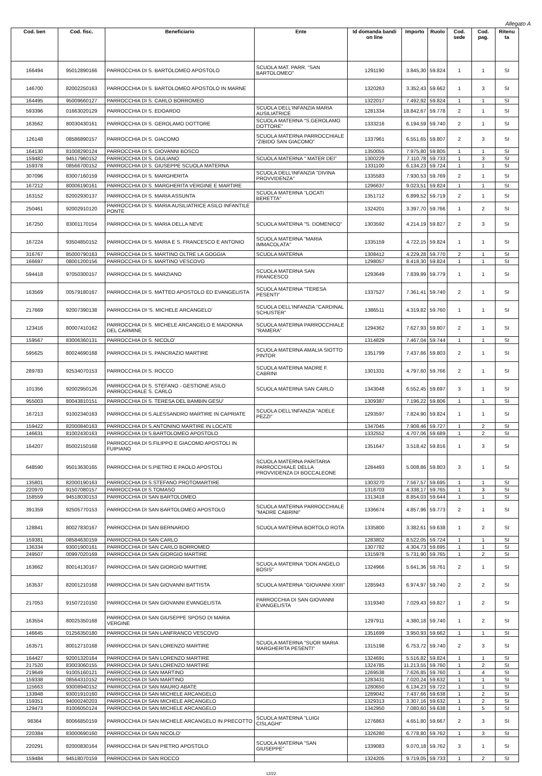Allegato A
| Cod. ben | Cod. fisc. | Beneficiario | Ente | Id domanda bandi on line | Importo | Ruolo | Cod. sede | Cod. pag. | Ritenu ta |
| --- | --- | --- | --- | --- | --- | --- | --- | --- | --- |
| 166494 | 95012890166 | PARROCCHIA DI S. BARTOLOMEO APOSTOLO | SCUOLA MAT. PARR. "SAN BARTOLOMEO" | 1291190 | 3.845,30 | 59.824 | 1 | 1 | SI |
| 146700 | 82002250163 | PARROCCHIA DI S. BARTOLOMEO APOSTOLO IN MARNE | | 1320263 | 3.352,43 | 59.662 | 1 | 3 | SI |
| 164495 | 95009660127 | PARROCCHIA DI S. CARLO BORROMEO | | 1322017 | 7.492,92 | 59.824 | 1 | 1 | SI |
| 593396 | 01663020129 | PARROCCHIA DI S. EDOARDO | SCUOLA DELL'INFANZIA MARIA AUSILIATRICE | 1281334 | 18.842,67 | 59.778 | 2 | 1 | SI |
| 163562 | 80030430161 | PARROCCHIA DI S. GEROLAMO DOTTORE | SCUOLA MATERNA "S.GEROLAMO DOTTORE" | 1333216 | 6.194,59 | 59.740 | 2 | 1 | SI |
| 126148 | 08586890157 | PARROCCHIA DI S. GIACOMO | SCUOLA MATERNA PARROCCHIALE "ZIBIDO SAN GIACOMO" | 1337961 | 6.551,65 | 59.807 | 2 | 3 | SI |
| 164130 | 81008290124 | PARROCCHIA DI S. GIOVANNI BOSCO | | 1350055 | 7.975,80 | 59.805 | 1 | 1 | SI |
| 159482 | 94517960152 | PARROCCHIA DI S. GIULIANO | SCUOLA MATERNA " MATER DEI" | 1300229 | 7.110,78 | 59.733 | 1 | 3 | SI |
| 159378 | 08566700152 | PARROCCHIA DI S. GIUSEPPE SCUOLA MATERNA | | 1331100 | 6.134,23 | 59.724 | 1 | 1 | SI |
| 307096 | 83007160159 | PARROCCHIA DI S. MARGHERITA | SCUOLA DELL'INFANZIA "DIVINA PROVVIDENZA" | 1335583 | 7.930,53 | 59.769 | 2 | 1 | SI |
| 167212 | 80006190161 | PARROCCHIA DI S. MARGHERITA VERGINE E MARTIRE | | 1296637 | 9.023,51 | 59.824 | 1 | 1 | SI |
| 163152 | 82002930137 | PARROCCHIA DI S. MARIA ASSUNTA | SCUOLA MATERNA "LOCATI BERETTA" | 1351712 | 6.899,52 | 59.719 | 2 | 1 | SI |
| 250461 | 92002910120 | PARROCCHIA DI S. MARIA AUSILIATRICE ASILO INFANTILE PONTE | | 1324201 | 3.397,70 | 59.766 | 1 | 2 | SI |
| 167250 | 83001170154 | PARROCCHIA DI S. MARIA DELLA NEVE | SCUOLA MATERNA "S. DOMENICO" | 1303592 | 4.214,19 | 59.827 | 2 | 3 | SI |
| 167224 | 93504850152 | PARROCCHIA DI S. MARIA E S. FRANCESCO E ANTONIO | SCUOLA MATERNA "MARIA IMMACOLATA" | 1335159 | 4.722,15 | 59.824 | 1 | 1 | SI |
| 316767 | 85000790163 | PARROCCHIA DI S. MARTINO OLTRE LA GOGGIA | SCUOLA MATERNA | 1308412 | 4.229,28 | 59.770 | 2 | 1 | SI |
| 166697 | 08001200156 | PARROCCHIA DI S. MARTINO VESCOVO | | 1298057 | 8.418,30 | 59.824 | 1 | 1 | SI |
| 594418 | 97050300157 | PARROCCHIA DI S. MARZIANO | SCUOLA MATERNA SAN FRANCESCO | 1293649 | 7.839,99 | 59.779 | 1 | 1 | SI |
| 163569 | 00579180167 | PARROCCHIA DI S. MATTEO APOSTOLO ED EVANGELISTA | SCUOLA MATERNA "TERESA PESENTI" | 1337527 | 7.361,41 | 59.740 | 2 | 1 | SI |
| 217669 | 92007390138 | PARROCCHIA DI 'S. MICHELE ARCANGELO' | SCUOLA DELL'INFANZIA "CARDINAL SCHUSTER" | 1386511 | 4.319,82 | 59.760 | 1 | 1 | SI |
| 123416 | 80007410162 | PARROCCHIA DI S. MICHELE ARCANGELO E MADONNA DEL CARMINE | SCUOLA MATERNA PARROCCHIALE "RAMERA" | 1294362 | 7.627,93 | 59.807 | 2 | 1 | SI |
| 159567 | 83006360131 | PARROCCHIA DI S. NICOLO' | | 1314829 | 7.467,04 | 59.744 | 1 | 1 | SI |
| 595625 | 80024690168 | PARROCCHIA DI S. PANCRAZIO MARTIRE | SCUOLA MATERNA AMALIA SIOTTO PINTOR | 1351799 | 7.437,66 | 59.803 | 2 | 1 | SI |
| 289783 | 92534070153 | PARROCCHIA DI S. ROCCO | SCUOLA MATERNA MADRE F. CABRINI | 1301331 | 4.797,60 | 59.766 | 2 | 1 | SI |
| 101356 | 92002950126 | PARROCCHIA DI S. STEFANO - GESTIONE ASILO PARROCCHIALE S. CARLO | SCUOLA MATERNA SAN CARLO | 1343048 | 6.552,45 | 59.697 | 3 | 1 | SI |
| 955003 | 80043810151 | PARROCCHIA DI S. TERESA DEL BAMBIN GESU' | | 1309387 | 7.196,22 | 59.806 | 1 | 1 | SI |
| 167213 | 91002340163 | PARROCCHIA DI S.ALESSANDRO MARTIRE IN CAPRIATE | SCUOLA DELL'INFANZIA "ADELE PEZZI" | 1293597 | 7.824,90 | 59.824 | 1 | 1 | SI |
| 159422 | 82000840163 | PARROCCHIA DI S.ANTONINO MARTIRE IN LOCATE | | 1347045 | 7.908,46 | 59.727 | 1 | 2 | SI |
| 146631 | 81002430163 | PARROCCHIA DI S.BARTOLOMEO APOSTOLO | | 1332552 | 4.707,06 | 59.689 | 1 | 2 | SI |
| 164207 | 85002150168 | PARROCCHIA DI S.FILIPPO E GIACOMO APOSTOLI IN FUIPIANO | | 1351647 | 3.518,42 | 59.816 | 1 | 3 | SI |
| 648590 | 95013630165 | PARROCCHIA DI S.PIETRO E PAOLO APOSTOLI | SCUOLA MATERNA PARITARIA PARROCCHIALE DELLA PROVVIDENZA DI BOCCALEONE | 1284493 | 5.008,86 | 59.803 | 3 | 1 | SI |
| 135801 | 82000190163 | PARROCCHIA DI S.STEFANO PROTOMARTIRE | | 1303270 | 7.567,57 | 59.695 | 1 | 1 | SI |
| 220970 | 91507080157 | PARROCCHIA DI S.TOMASO | | 1318703 | 4.338,17 | 59.765 | 1 | 3 | SI |
| 158559 | 94518030153 | PARROCCHIA DI SAN BARTOLOMEO | | 1313418 | 8.854,03 | 59.644 | 1 | 1 | SI |
| 391359 | 92505770153 | PARROCCHIA DI SAN BARTOLOMEO APOSTOLO | SCUOLA MATERNA PARROCCHIALE "MADRE CABRINI" | 1336674 | 4.857,96 | 59.773 | 2 | 1 | SI |
| 128841 | 80027830167 | PARROCCHIA DI SAN BERNARDO | SCUOLA MATERNA BORTOLO ROTA | 1335800 | 3.382,61 | 59.638 | 1 | 2 | SI |
| 159381 | 08584630159 | PARROCCHIA DI SAN CARLO | | 1283802 | 8.522,05 | 59.724 | 1 | 1 | SI |
| 136334 | 93001900161 | PARROCCHIA DI SAN CARLO BORROMEO | | 1307782 | 4.304,73 | 59.695 | 1 | 1 | SI |
| 249507 | 00997020169 | PARROCCHIA DI SAN GIORGIO MARTIRE | | 1315978 | 5.731,90 | 59.765 | 1 | 2 | SI |
| 163662 | 80014130167 | PARROCCHIA DI SAN GIORGIO MARTIRE | SCUOLA MATERNA "DON ANGELO BOSIS" | 1324966 | 5.641,36 | 59.761 | 2 | 1 | SI |
| 163537 | 82001210168 | PARROCCHIA DI SAN GIOVANNI BATTISTA | SCUOLA MATERNA "GIOVANNI XXIII" | 1285943 | 6.974,97 | 59.740 | 2 | 2 | SI |
| 217053 | 91507210150 | PARROCCHIA DI SAN GIOVANNI EVANGELISTA | PARROCCHIA DI SAN GIOVANNI EVANGELISTA | 1319340 | 7.029,43 | 59.827 | 1 | 2 | SI |
| 163554 | 80025350168 | PARROCCHIA DI SAN GIUSEPPE SPOSO DI MARIA VERGINE | | 1297911 | 4.380,18 | 59.740 | 1 | 2 | SI |
| 146645 | 01256350180 | PARROCCHIA DI SAN LANFRANCO VESCOVO | | 1351699 | 3.950,93 | 59.662 | 1 | 1 | SI |
| 163571 | 80012710168 | PARROCCHIA DI SAN LORENZO MARTIRE | SCUOLA MATERNA "SUOR MARIA MARGHERITA PESENTI" | 1315198 | 6.753,72 | 59.740 | 2 | 3 | SI |
| 164427 | 92001320164 | PARROCCHIA DI SAN LORENZO MARTIRE | | 1324691 | 5.516,82 | 59.824 | 1 | 1 | SI |
| 217520 | 83003060155 | PARROCCHIA DI SAN LORENZO MARTIRE | | 1324785 | 11.213,55 | 59.760 | 1 | 2 | SI |
| 219649 | 91005160121 | PARROCCHIA DI SAN MARTINO | | 1269538 | 7.626,85 | 59.760 | 1 | 4 | SI |
| 159338 | 08564310152 | PARROCCHIA DI SAN MARTINO | | 1283431 | 7.020,24 | 59.632 | 1 | 1 | SI |
| 115663 | 93008940152 | PARROCCHIA DI SAN MAURO ABATE | | 1280650 | 6.134,23 | 59.722 | 1 | 1 | SI |
| 133948 | 93001910160 | PARROCCHIA DI SAN MICHELE ARCANGELO | | 1289042 | 7.437,66 | 59.638 | 1 | 2 | SI |
| 159351 | 94000240203 | PARROCCHIA DI SAN MICHELE ARCANGELO | | 1329313 | 3.307,16 | 59.632 | 1 | 2 | SI |
| 129473 | 81006050124 | PARROCCHIA DI SAN MICHELE ARCANGELO | | 1342950 | 7.080,60 | 59.638 | 1 | 5 | SI |
| 98364 | 80066850159 | PARROCCHIA DI SAN MICHELE ARCANGELO IN PRECOTTO | SCUOLA MATERNA "LUIGI CISLAGHI" | 1276863 | 4.651,80 | 59.667 | 2 | 3 | SI |
| 220384 | 83000690160 | PARROCCHIA DI SAN NICOLO' | | 1326280 | 6.778,80 | 59.762 | 1 | 3 | SI |
| 220291 | 82000830164 | PARROCCHIA DI SAN PIETRO APOSTOLO | SCUOLA MATERNA "SAN GIUSEPPE" | 1339083 | 9.070,18 | 59.762 | 3 | 1 | SI |
| 159484 | 94518070159 | PARROCCHIA DI SAN ROCCO | | 1324205 | 9.719,05 | 59.733 | 1 | 2 | SI |
12/22